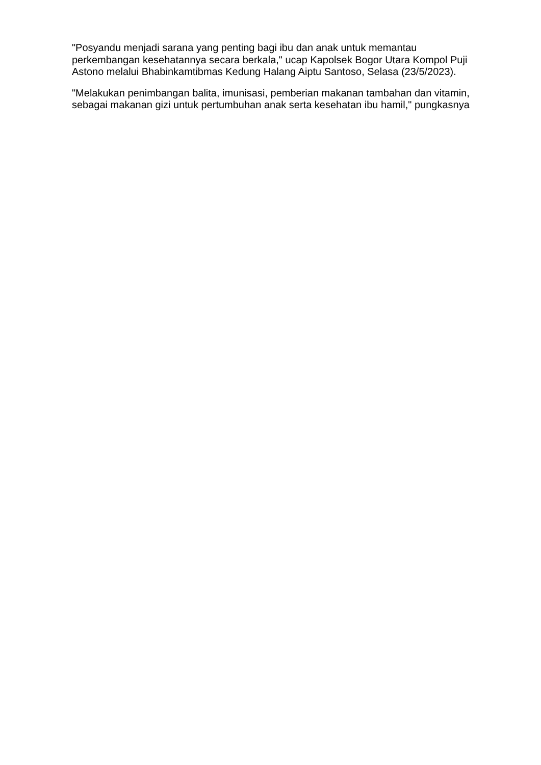"Posyandu menjadi sarana yang penting bagi ibu dan anak untuk memantau perkembangan kesehatannya secara berkala," ucap Kapolsek Bogor Utara Kompol Puji Astono melalui Bhabinkamtibmas Kedung Halang Aiptu Santoso, Selasa (23/5/2023).
"Melakukan penimbangan balita, imunisasi, pemberian makanan tambahan dan vitamin, sebagai makanan gizi untuk pertumbuhan anak serta kesehatan ibu hamil," pungkasnya